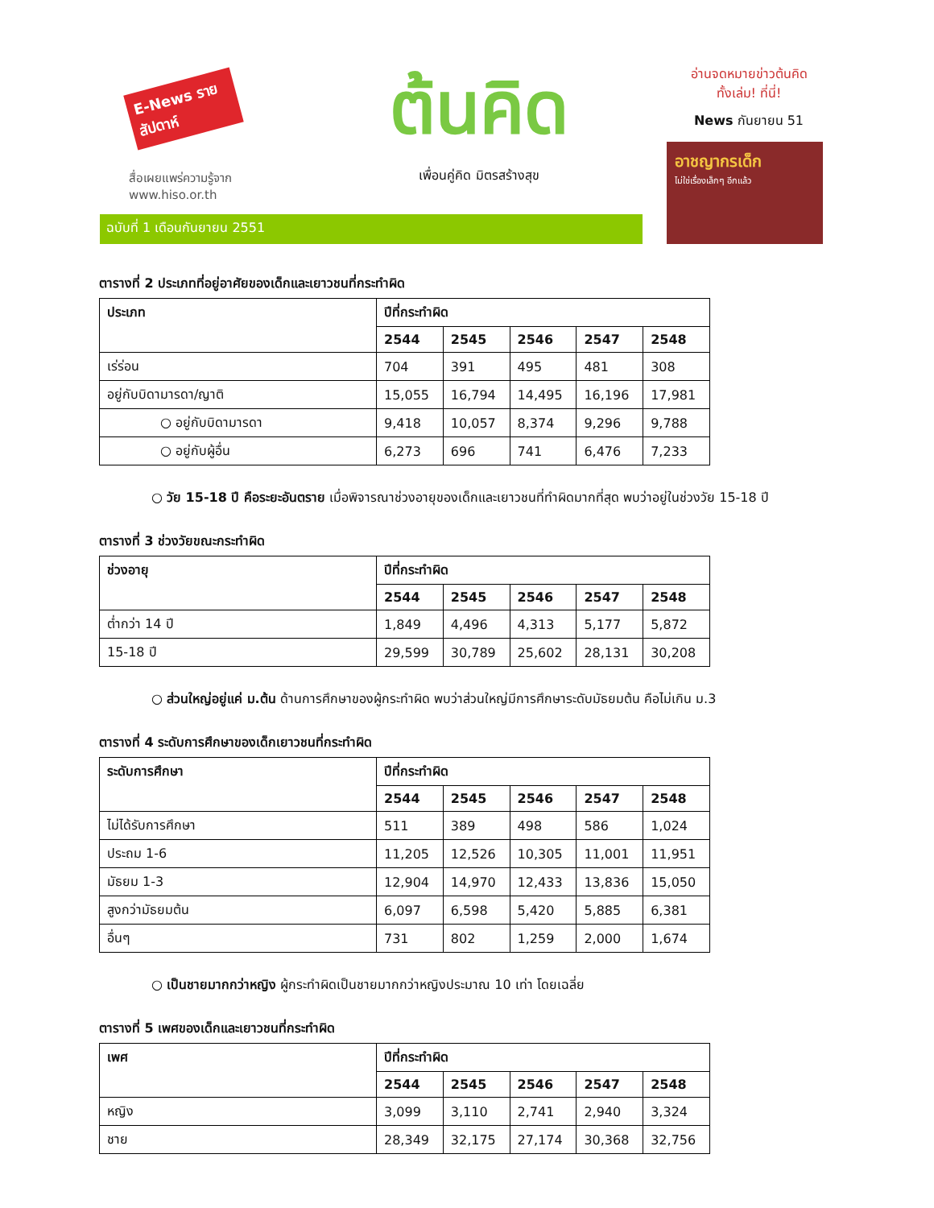E-News รายสัปดาห์
สื่อเผยแพร่ความรู้จาก
www.hiso.or.th
ต้นคิด
เพื่อนคู่คิด มิตรสร้างสุข
อ่านจดหมายข่าวต้นคิด
ทั้งเล่ม! ที่นี่!
News กันยายน 51
อาชญากรเด็ก
ไม่ใช่เรื่องเล็กๆ อีกแล้ว
ฉบับที่ 1 เดือนกันยายน 2551
ตารางที่ 2 ประเภทที่อยู่อาศัยของเด็กและเยาวชนที่กระทำผิด
| ประเภท | ปีที่กระทำผิด | | | | |
| --- | --- | --- | --- | --- | --- |
| | 2544 | 2545 | 2546 | 2547 | 2548 |
| เร่ร่อน | 704 | 391 | 495 | 481 | 308 |
| อยู่กับบิดามารดา/ญาติ | 15,055 | 16,794 | 14,495 | 16,196 | 17,981 |
| ○ อยู่กับบิดามารดา | 9,418 | 10,057 | 8,374 | 9,296 | 9,788 |
| ○ อยู่กับผู้อื่น | 6,273 | 696 | 741 | 6,476 | 7,233 |
○ วัย 15-18 ปี คือระยะอันตราย เมื่อพิจารณาช่วงอายุของเด็กและเยาวชนที่ทำผิดมากที่สุด พบว่าอยู่ในช่วงวัย 15-18 ปี
ตารางที่ 3 ช่วงวัยขณะกระทำผิด
| ช่วงอายุ | ปีที่กระทำผิด | | | | |
| --- | --- | --- | --- | --- | --- |
| | 2544 | 2545 | 2546 | 2547 | 2548 |
| ต่ำกว่า 14 ปี | 1,849 | 4,496 | 4,313 | 5,177 | 5,872 |
| 15-18 ปี | 29,599 | 30,789 | 25,602 | 28,131 | 30,208 |
○ ส่วนใหญ่อยู่แค่ ม.ต้น ด้านการศึกษาของผู้กระทำผิด พบว่าส่วนใหญ่มีการศึกษาระดับมัธยมต้น คือไม่เกิน ม.3
ตารางที่ 4 ระดับการศึกษาของเด็กเยาวชนที่กระทำผิด
| ระดับการศึกษา | ปีที่กระทำผิด | | | | |
| --- | --- | --- | --- | --- | --- |
| | 2544 | 2545 | 2546 | 2547 | 2548 |
| ไม่ได้รับการศึกษา | 511 | 389 | 498 | 586 | 1,024 |
| ประถม 1-6 | 11,205 | 12,526 | 10,305 | 11,001 | 11,951 |
| มัธยม 1-3 | 12,904 | 14,970 | 12,433 | 13,836 | 15,050 |
| สูงกว่ามัธยมต้น | 6,097 | 6,598 | 5,420 | 5,885 | 6,381 |
| อื่นๆ | 731 | 802 | 1,259 | 2,000 | 1,674 |
○ เป็นชายมากกว่าหญิง ผู้กระทำผิดเป็นชายมากกว่าหญิงประมาณ 10 เท่า โดยเฉลี่ย
ตารางที่ 5 เพศของเด็กและเยาวชนที่กระทำผิด
| เพศ | ปีที่กระทำผิด | | | | |
| --- | --- | --- | --- | --- | --- |
| | 2544 | 2545 | 2546 | 2547 | 2548 |
| หญิง | 3,099 | 3,110 | 2,741 | 2,940 | 3,324 |
| ชาย | 28,349 | 32,175 | 27,174 | 30,368 | 32,756 |